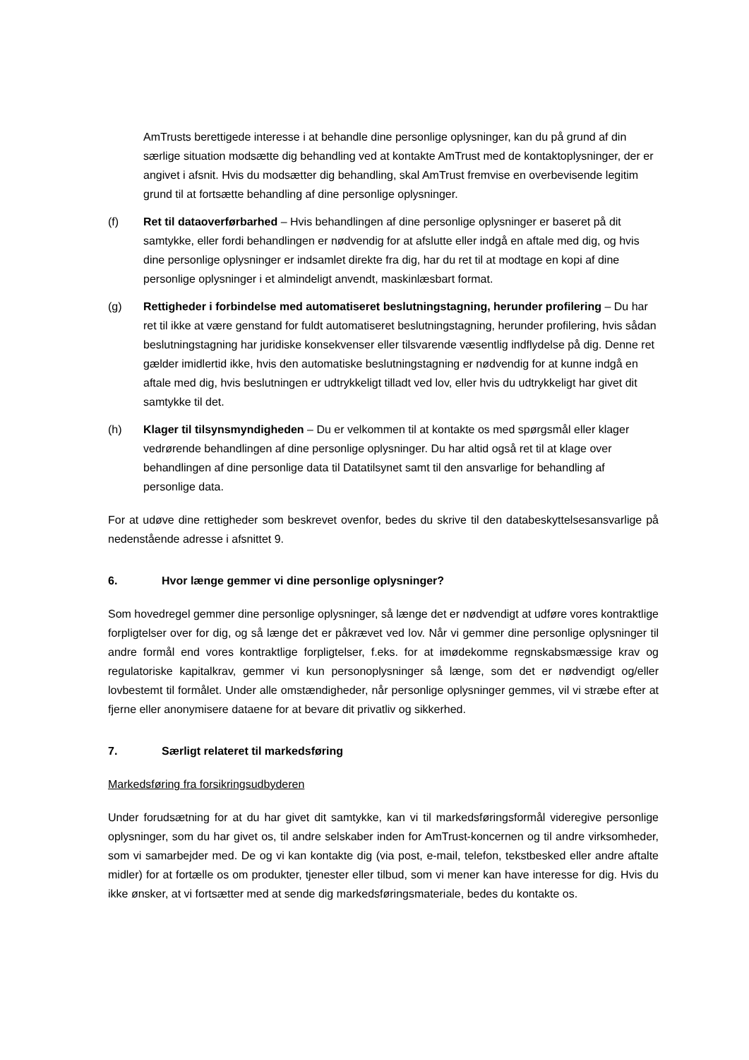AmTrusts berettigede interesse i at behandle dine personlige oplysninger, kan du på grund af din særlige situation modsætte dig behandling ved at kontakte AmTrust med de kontaktoplysninger, der er angivet i afsnit. Hvis du modsætter dig behandling, skal AmTrust fremvise en overbevisende legitim grund til at fortsætte behandling af dine personlige oplysninger.
(f) Ret til dataoverførbarhed – Hvis behandlingen af dine personlige oplysninger er baseret på dit samtykke, eller fordi behandlingen er nødvendig for at afslutte eller indgå en aftale med dig, og hvis dine personlige oplysninger er indsamlet direkte fra dig, har du ret til at modtage en kopi af dine personlige oplysninger i et almindeligt anvendt, maskinlæsbart format.
(g) Rettigheder i forbindelse med automatiseret beslutningstagning, herunder profilering – Du har ret til ikke at være genstand for fuldt automatiseret beslutningstagning, herunder profilering, hvis sådan beslutningstagning har juridiske konsekvenser eller tilsvarende væsentlig indflydelse på dig. Denne ret gælder imidlertid ikke, hvis den automatiske beslutningstagning er nødvendig for at kunne indgå en aftale med dig, hvis beslutningen er udtrykkeligt tilladt ved lov, eller hvis du udtrykkeligt har givet dit samtykke til det.
(h) Klager til tilsynsmyndigheden – Du er velkommen til at kontakte os med spørgsmål eller klager vedrørende behandlingen af dine personlige oplysninger. Du har altid også ret til at klage over behandlingen af dine personlige data til Datatilsynet samt til den ansvarlige for behandling af personlige data.
For at udøve dine rettigheder som beskrevet ovenfor, bedes du skrive til den databeskyttelsesansvarlige på nedenstående adresse i afsnittet 9.
6. Hvor længe gemmer vi dine personlige oplysninger?
Som hovedregel gemmer dine personlige oplysninger, så længe det er nødvendigt at udføre vores kontraktlige forpligtelser over for dig, og så længe det er påkrævet ved lov. Når vi gemmer dine personlige oplysninger til andre formål end vores kontraktlige forpligtelser, f.eks. for at imødekomme regnskabsmæssige krav og regulatoriske kapitalkrav, gemmer vi kun personoplysninger så længe, som det er nødvendigt og/eller lovbestemt til formålet. Under alle omstændigheder, når personlige oplysninger gemmes, vil vi stræbe efter at fjerne eller anonymisere dataene for at bevare dit privatliv og sikkerhed.
7. Særligt relateret til markedsføring
Markedsføring fra forsikringsudbyderen
Under forudsætning for at du har givet dit samtykke, kan vi til markedsføringsformål videregive personlige oplysninger, som du har givet os, til andre selskaber inden for AmTrust-koncernen og til andre virksomheder, som vi samarbejder med. De og vi kan kontakte dig (via post, e-mail, telefon, tekstbesked eller andre aftalte midler) for at fortælle os om produkter, tjenester eller tilbud, som vi mener kan have interesse for dig. Hvis du ikke ønsker, at vi fortsætter med at sende dig markedsføringsmateriale, bedes du kontakte os.